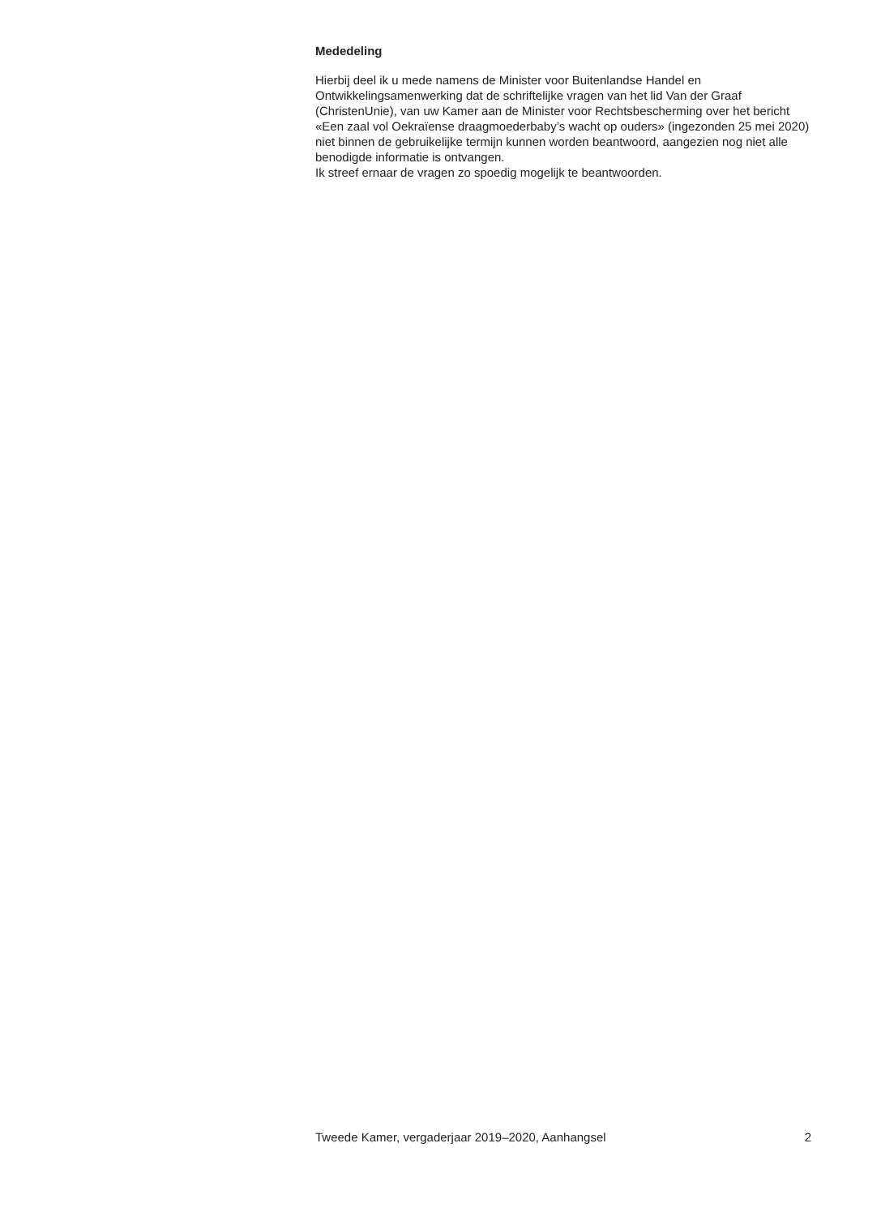Mededeling
Hierbij deel ik u mede namens de Minister voor Buitenlandse Handel en Ontwikkelingsamenwerking dat de schriftelijke vragen van het lid Van der Graaf (ChristenUnie), van uw Kamer aan de Minister voor Rechtsbescherming over het bericht «Een zaal vol Oekraïense draagmoederbaby’s wacht op ouders» (ingezonden 25 mei 2020) niet binnen de gebruikelijke termijn kunnen worden beantwoord, aangezien nog niet alle benodigde informatie is ontvangen.
Ik streef ernaar de vragen zo spoedig mogelijk te beantwoorden.
Tweede Kamer, vergaderjaar 2019–2020, Aanhangsel 2